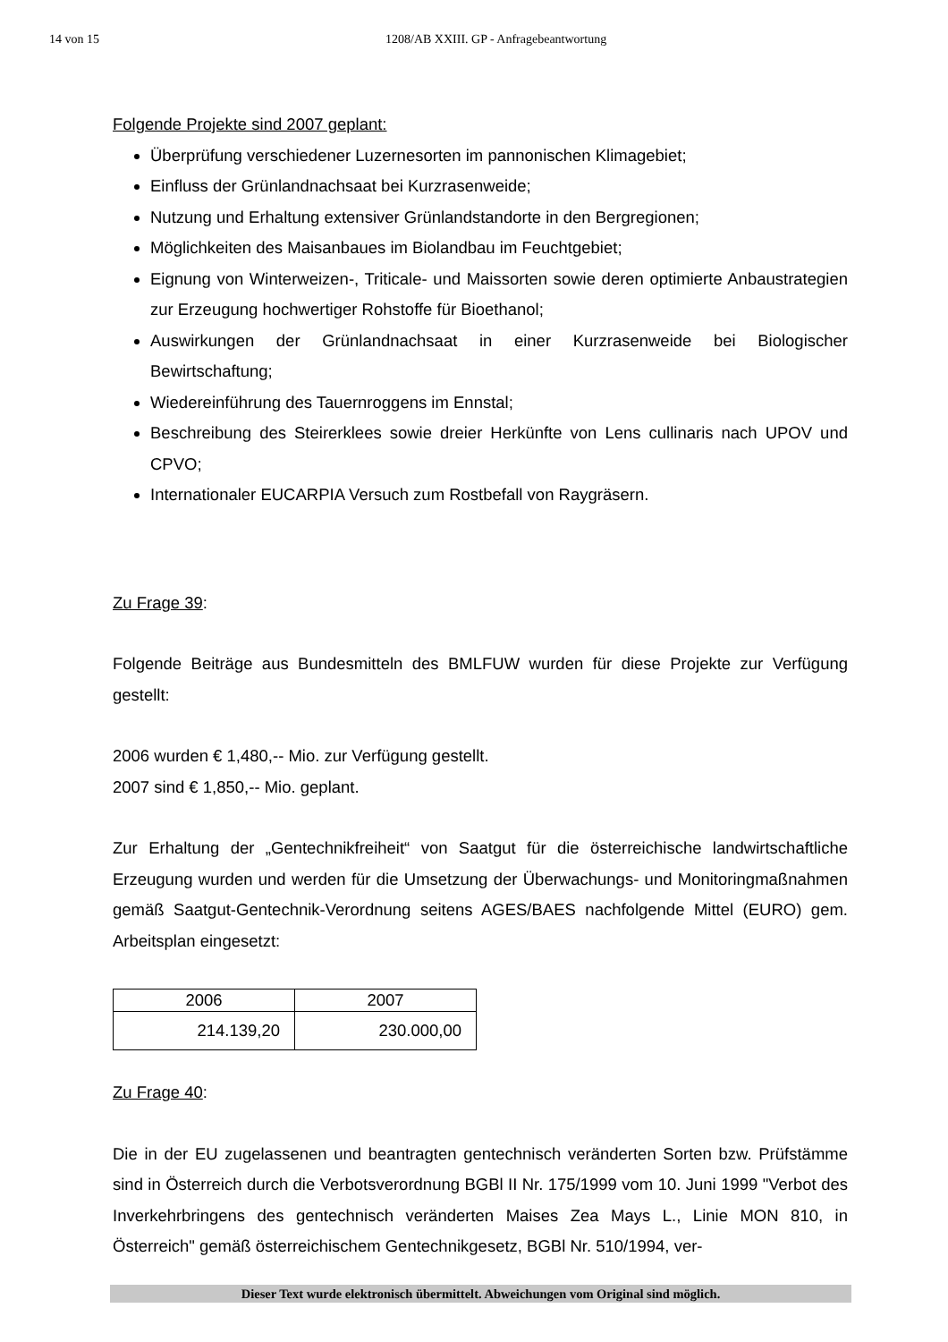14 von 15 1208/AB XXIII. GP - Anfragebeantwortung
Folgende Projekte sind 2007 geplant:
Überprüfung verschiedener Luzernesorten im pannonischen Klimagebiet;
Einfluss der Grünlandnachsaat bei Kurzrasenweide;
Nutzung und Erhaltung extensiver Grünlandstandorte in den Bergregionen;
Möglichkeiten des Maisanbaues im Biolandbau im Feuchtgebiet;
Eignung von Winterweizen-, Triticale- und Maissorten sowie deren optimierte Anbaustrategien zur Erzeugung hochwertiger Rohstoffe für Bioethanol;
Auswirkungen der Grünlandnachsaat in einer Kurzrasenweide bei Biologischer Bewirtschaftung;
Wiedereinführung des Tauernroggens im Ennstal;
Beschreibung des Steirerklees sowie dreier Herkünfte von Lens cullinaris nach UPOV und CPVO;
Internationaler EUCARPIA Versuch zum Rostbefall von Raygräsern.
Zu Frage 39:
Folgende Beiträge aus Bundesmitteln des BMLFUW wurden für diese Projekte zur Verfügung gestellt:
2006 wurden € 1,480,-- Mio. zur Verfügung gestellt.
2007 sind € 1,850,-- Mio. geplant.
Zur Erhaltung der „Gentechnikfreiheit“ von Saatgut für die österreichische landwirtschaftliche Erzeugung wurden und werden für die Umsetzung der Überwachungs- und Monitoringmaßnahmen gemäß Saatgut-Gentechnik-Verordnung seitens AGES/BAES nachfolgende Mittel (EURO) gem. Arbeitsplan eingesetzt:
| 2006 | 2007 |
| --- | --- |
| 214.139,20 | 230.000,00 |
Zu Frage 40:
Die in der EU zugelassenen und beantragten gentechnisch veränderten Sorten bzw. Prüfstämme sind in Österreich durch die Verbotsverordnung BGBl II Nr. 175/1999 vom 10. Juni 1999 "Verbot des Inverkehrbringens des gentechnisch veränderten Maises Zea Mays L., Linie MON 810, in Österreich" gemäß österreichischem Gentechnikgesetz, BGBl Nr. 510/1994, ver-
Dieser Text wurde elektronisch übermittelt. Abweichungen vom Original sind möglich.